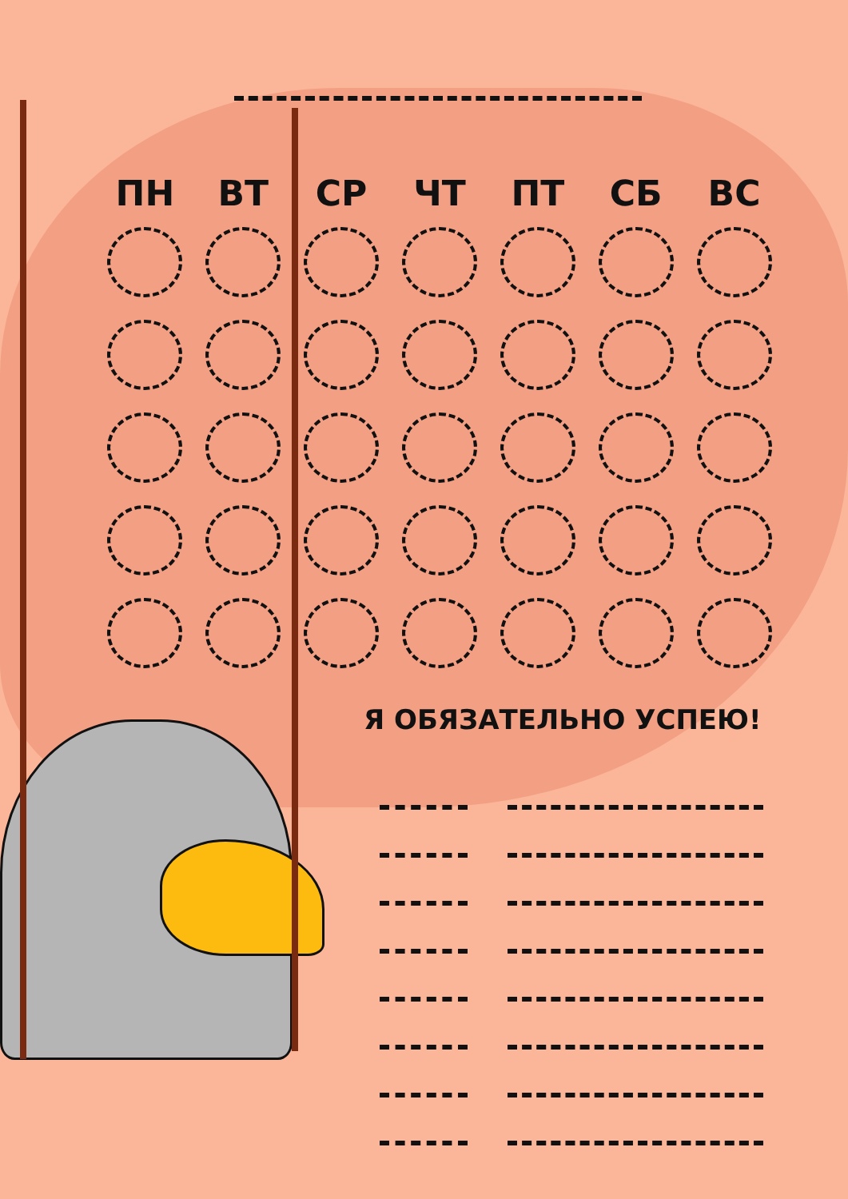| ПН | ВТ | СР | ЧТ | ПТ | СБ | ВС |
| --- | --- | --- | --- | --- | --- | --- |
Я ОБЯЗАТЕЛЬНО УСПЕЮ!